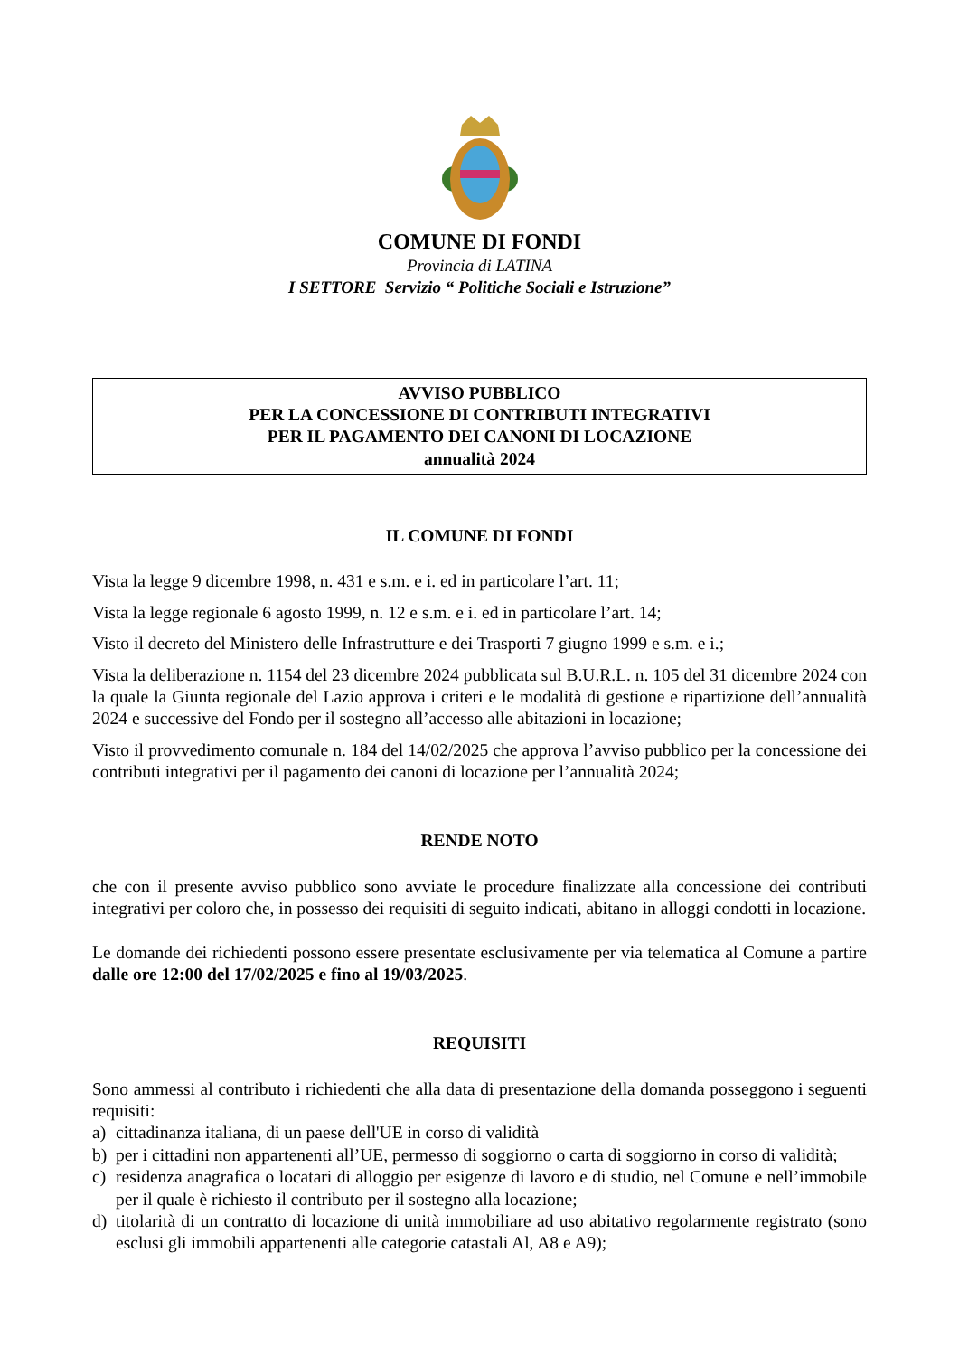COMUNE DI FONDI
Provincia di LATINA
I SETTORE Servizio “ Politiche Sociali e Istruzione”
AVVISO PUBBLICO
PER LA CONCESSIONE DI CONTRIBUTI INTEGRATIVI
PER IL PAGAMENTO DEI CANONI DI LOCAZIONE
annualità 2024
IL COMUNE DI FONDI
Vista la legge 9 dicembre 1998, n. 431 e s.m. e i. ed in particolare l’art. 11;
Vista la legge regionale 6 agosto 1999, n. 12 e s.m. e i. ed in particolare l’art. 14;
Visto il decreto del Ministero delle Infrastrutture e dei Trasporti 7 giugno 1999 e s.m. e i.;
Vista la deliberazione n. 1154 del 23 dicembre 2024 pubblicata sul B.U.R.L. n. 105 del 31 dicembre 2024 con la quale la Giunta regionale del Lazio approva i criteri e le modalità di gestione e ripartizione dell’annualità 2024 e successive del Fondo per il sostegno all’accesso alle abitazioni in locazione;
Visto il provvedimento comunale n. 184 del 14/02/2025 che approva l’avviso pubblico per la concessione dei contributi integrativi per il pagamento dei canoni di locazione per l’annualità 2024;
RENDE NOTO
che con il presente avviso pubblico sono avviate le procedure finalizzate alla concessione dei contributi integrativi per coloro che, in possesso dei requisiti di seguito indicati, abitano in alloggi condotti in locazione.
Le domande dei richiedenti possono essere presentate esclusivamente per via telematica al Comune a partire dalle ore 12:00 del 17/02/2025 e fino al 19/03/2025.
REQUISITI
Sono ammessi al contributo i richiedenti che alla data di presentazione della domanda posseggono i seguenti requisiti:
a) cittadinanza italiana, di un paese dell'UE in corso di validità
b) per i cittadini non appartenenti all’UE, permesso di soggiorno o carta di soggiorno in corso di validità;
c) residenza anagrafica o locatari di alloggio per esigenze di lavoro e di studio, nel Comune e nell’immobile per il quale è richiesto il contributo per il sostegno alla locazione;
d) titolarità di un contratto di locazione di unità immobiliare ad uso abitativo regolarmente registrato (sono esclusi gli immobili appartenenti alle categorie catastali Al, A8 e A9);